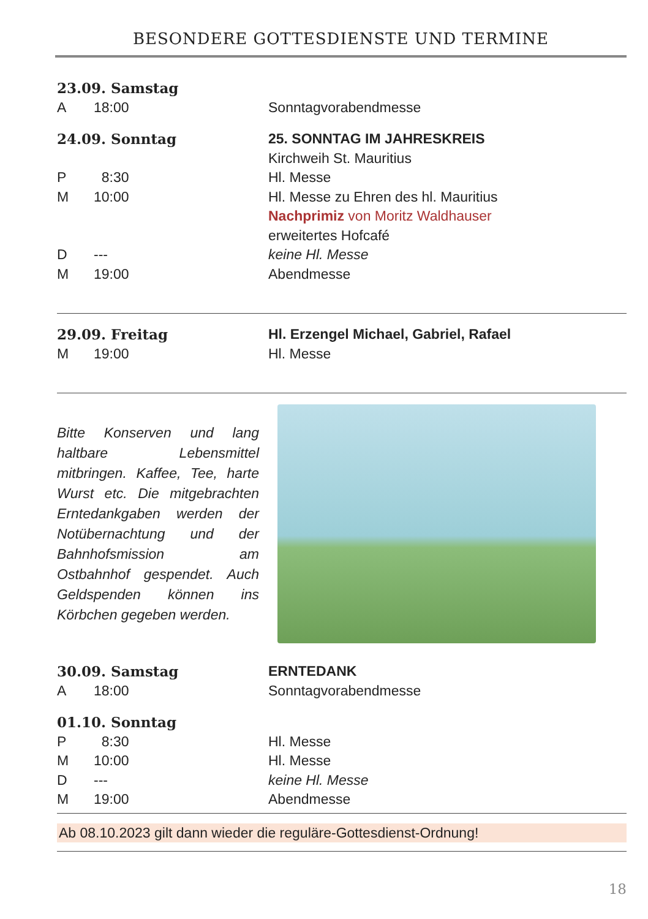BESONDERE GOTTESDIENSTE UND TERMINE
23.09. Samstag
A 18:00 Sonntagvorabendmesse
24.09. Sonntag 25. SONNTAG IM JAHRESKREIS
Kirchweih St. Mauritius
P 8:30 Hl. Messe
M 10:00 Hl. Messe zu Ehren des hl. Mauritius
Nachprimiz von Moritz Waldhauser
erweitertes Hofcafé
D --- keine Hl. Messe
M 19:00 Abendmesse
29.09. Freitag Hl. Erzengel Michael, Gabriel, Rafael
M 19:00 Hl. Messe
Bitte Konserven und lang haltbare Lebensmittel mitbringen. Kaffee, Tee, harte Wurst etc. Die mitgebrachten Erntedankgaben werden der Notübernachtung und der Bahnhofsmission am Ostbahnhof gespendet. Auch Geldspenden können ins Körbchen gegeben werden.
30.09. Samstag ERNTEDANK
A 18:00 Sonntagvorabendmesse
01.10. Sonntag
P 8:30 Hl. Messe
M 10:00 Hl. Messe
D --- keine Hl. Messe
M 19:00 Abendmesse
Ab 08.10.2023 gilt dann wieder die reguläre-Gottesdienst-Ordnung!
18